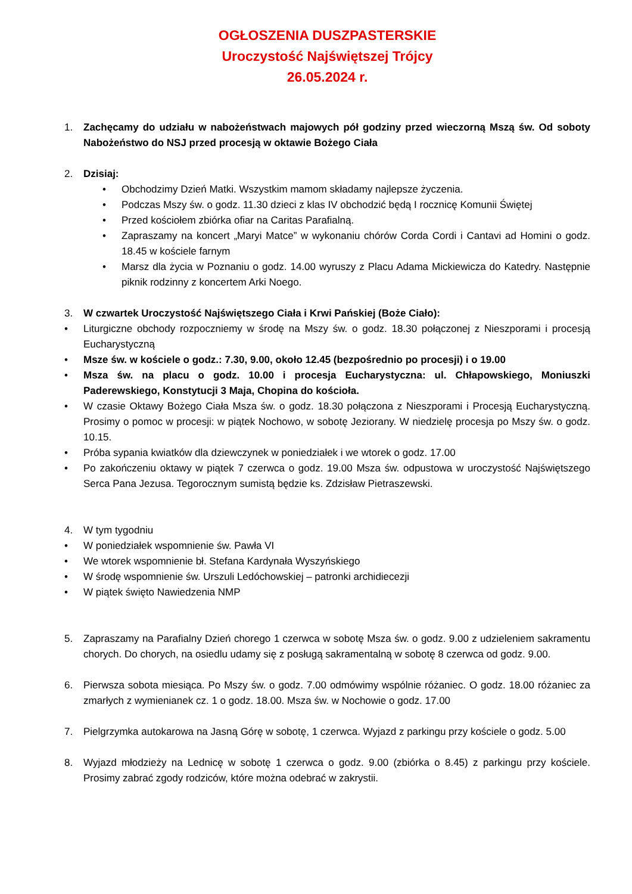OGŁOSZENIA DUSZPASTERSKIE
Uroczystość Najświętszej Trójcy
26.05.2024 r.
1. Zachęcamy do udziału w nabożeństwach majowych pół godziny przed wieczorną Mszą św. Od soboty Nabożeństwo do NSJ przed procesją w oktawie Bożego Ciała
2. Dzisiaj:
• Obchodzimy Dzień Matki. Wszystkim mamom składamy najlepsze życzenia.
• Podczas Mszy św. o godz. 11.30 dzieci z klas IV obchodzić będą I rocznicę Komunii Świętej
• Przed kościołem zbiórka ofiar na Caritas Parafialną.
• Zapraszamy na koncert „Maryi Matce” w wykonaniu chórów Corda Cordi i Cantavi ad Homini o godz. 18.45 w kościele farnym
• Marsz dla życia w Poznaniu o godz. 14.00 wyruszy z Placu Adama Mickiewicza do Katedry. Następnie piknik rodzinny z koncertem Arki Noego.
3. W czwartek Uroczystość Najświętszego Ciała i Krwi Pańskiej (Boże Ciało):
• Liturgiczne obchody rozpoczniemy w środę na Mszy św. o godz. 18.30 połączonej z Nieszporami i procesją Eucharystyczną
• Msze św. w kościele o godz.: 7.30, 9.00, około 12.45 (bezpośrednio po procesji) i o 19.00
• Msza św. na placu o godz. 10.00 i procesja Eucharystyczna: ul. Chłapowskiego, Moniuszki Paderewskiego, Konstytucji 3 Maja, Chopina do kościoła.
• W czasie Oktawy Bożego Ciała Msza św. o godz. 18.30 połączona z Nieszporami i Procesją Eucharystyczną. Prosimy o pomoc w procesji: w piątek Nochowo, w sobotę Jeziorany. W niedzielę procesja po Mszy św. o godz. 10.15.
• Próba sypania kwiatków dla dziewczynek w poniedziałek i we wtorek o godz. 17.00
• Po zakończeniu oktawy w piątek 7 czerwca o godz. 19.00 Msza św. odpustowa w uroczystość Najświętszego Serca Pana Jezusa. Tegorocznym sumistą będzie ks. Zdzisław Pietraszewski.
4. W tym tygodniu
• W poniedziałek wspomnienie św. Pawła VI
• We wtorek wspomnienie bł. Stefana Kardynała Wyszyńskiego
• W środę wspomnienie św. Urszuli Ledóchowskiej – patronki archidiecezji
• W piątek święto Nawiedzenia NMP
5. Zapraszamy na Parafialny Dzień chorego 1 czerwca w sobotę Msza św. o godz. 9.00 z udzieleniem sakramentu chorych. Do chorych, na osiedlu udamy się z posługą sakramentalną w sobotę 8 czerwca od godz. 9.00.
6. Pierwsza sobota miesiąca. Po Mszy św. o godz. 7.00 odmówimy wspólnie różaniec. O godz. 18.00 różaniec za zmarłych z wymienianek cz. 1 o godz. 18.00. Msza św. w Nochowie o godz. 17.00
7. Pielgrzymka autokarowa na Jasną Górę w sobotę, 1 czerwca. Wyjazd z parkingu przy kościele o godz. 5.00
8. Wyjazd młodzieży na Lednicę w sobotę 1 czerwca o godz. 9.00 (zbiórka o 8.45) z parkingu przy kościele. Prosimy zabrać zgody rodziców, które można odebrać w zakrystii.